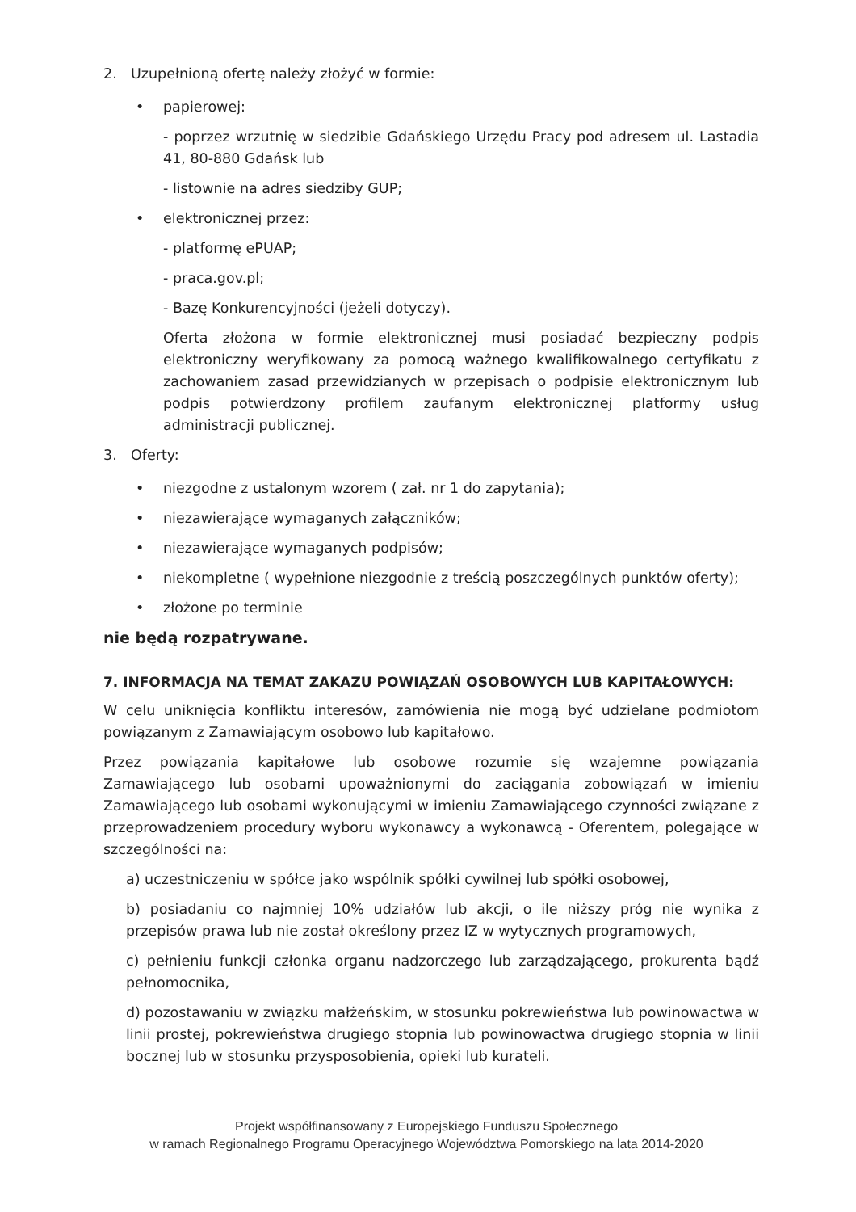2. Uzupełnioną ofertę należy złożyć w formie:
• papierowej:
- poprzez wrzutnię w siedzibie Gdańskiego Urzędu Pracy pod adresem ul. Lastadia 41, 80-880 Gdańsk lub
- listownie na adres siedziby GUP;
• elektronicznej przez:
- platformę ePUAP;
- praca.gov.pl;
- Bazę Konkurencyjności (jeżeli dotyczy).
Oferta złożona w formie elektronicznej musi posiadać bezpieczny podpis elektroniczny weryfikowany za pomocą ważnego kwalifikowalnego certyfikatu z zachowaniem zasad przewidzianych w przepisach o podpisie elektronicznym lub podpis potwierdzony profilem zaufanym elektronicznej platformy usług administracji publicznej.
3. Oferty:
• niezgodne z ustalonym wzorem ( zał. nr 1 do zapytania);
• niezawierające wymaganych załączników;
• niezawierające wymaganych podpisów;
• niekompletne ( wypełnione niezgodnie z treścią poszczególnych punktów oferty);
• złożone po terminie
nie będą rozpatrywane.
7. INFORMACJA NA TEMAT ZAKAZU POWIĄZAŃ OSOBOWYCH LUB KAPITAŁOWYCH:
W celu uniknięcia konfliktu interesów, zamówienia nie mogą być udzielane podmiotom powiązanym z Zamawiającym osobowo lub kapitałowo.
Przez powiązania kapitałowe lub osobowe rozumie się wzajemne powiązania Zamawiającego lub osobami upoważnionymi do zaciągania zobowiązań w imieniu Zamawiającego lub osobami wykonującymi w imieniu Zamawiającego czynności związane z przeprowadzeniem procedury wyboru wykonawcy a wykonawcą - Oferentem, polegające w szczególności na:
a) uczestniczeniu w spółce jako wspólnik spółki cywilnej lub spółki osobowej,
b) posiadaniu co najmniej 10% udziałów lub akcji, o ile niższy próg nie wynika z przepisów prawa lub nie został określony przez IZ w wytycznych programowych,
c) pełnieniu funkcji członka organu nadzorczego lub zarządzającego, prokurenta bądź pełnomocnika,
d) pozostawaniu w związku małżeńskim, w stosunku pokrewieństwa lub powinowactwa w linii prostej, pokrewieństwa drugiego stopnia lub powinowactwa drugiego stopnia w linii bocznej lub w stosunku przysposobienia, opieki lub kurateli.
Projekt współfinansowany z Europejskiego Funduszu Społecznego
w ramach Regionalnego Programu Operacyjnego Województwa Pomorskiego na lata 2014-2020